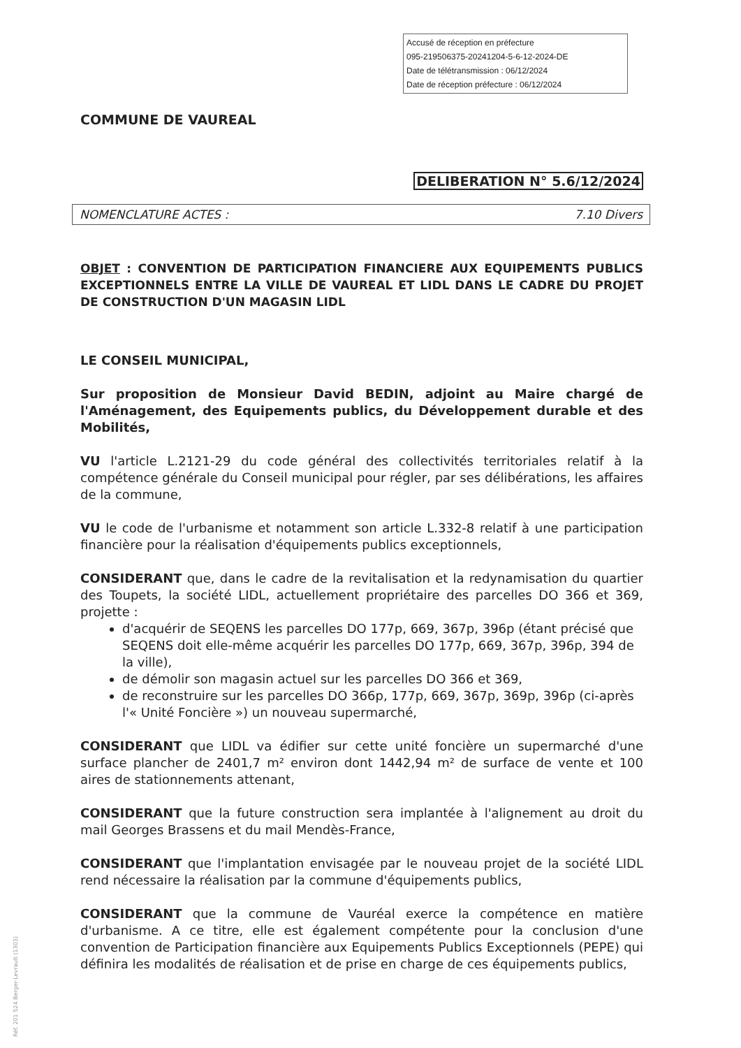Accusé de réception en préfecture
095-219506375-20241204-5-6-12-2024-DE
Date de télétransmission : 06/12/2024
Date de réception préfecture : 06/12/2024
COMMUNE DE VAUREAL
DELIBERATION N° 5.6/12/2024
NOMENCLATURE ACTES : 7.10 Divers
OBJET : CONVENTION DE PARTICIPATION FINANCIERE AUX EQUIPEMENTS PUBLICS EXCEPTIONNELS ENTRE LA VILLE DE VAUREAL ET LIDL DANS LE CADRE DU PROJET DE CONSTRUCTION D'UN MAGASIN LIDL
LE CONSEIL MUNICIPAL,
Sur proposition de Monsieur David BEDIN, adjoint au Maire chargé de l'Aménagement, des Equipements publics, du Développement durable et des Mobilités,
VU l'article L.2121-29 du code général des collectivités territoriales relatif à la compétence générale du Conseil municipal pour régler, par ses délibérations, les affaires de la commune,
VU le code de l'urbanisme et notamment son article L.332-8 relatif à une participation financière pour la réalisation d'équipements publics exceptionnels,
CONSIDERANT que, dans le cadre de la revitalisation et la redynamisation du quartier des Toupets, la société LIDL, actuellement propriétaire des parcelles DO 366 et 369, projette :
d'acquérir de SEQENS les parcelles DO 177p, 669, 367p, 396p (étant précisé que SEQENS doit elle-même acquérir les parcelles DO 177p, 669, 367p, 396p, 394 de la ville),
de démolir son magasin actuel sur les parcelles DO 366 et 369,
de reconstruire sur les parcelles DO 366p, 177p, 669, 367p, 369p, 396p (ci-après l'« Unité Foncière ») un nouveau supermarché,
CONSIDERANT que LIDL va édifier sur cette unité foncière un supermarché d'une surface plancher de 2401,7 m² environ dont 1442,94 m² de surface de vente et 100 aires de stationnements attenant,
CONSIDERANT que la future construction sera implantée à l'alignement au droit du mail Georges Brassens et du mail Mendès-France,
CONSIDERANT que l'implantation envisagée par le nouveau projet de la société LIDL rend nécessaire la réalisation par la commune d'équipements publics,
CONSIDERANT que la commune de Vauréal exerce la compétence en matière d'urbanisme. A ce titre, elle est également compétente pour la conclusion d'une convention de Participation financière aux Equipements Publics Exceptionnels (PEPE) qui définira les modalités de réalisation et de prise en charge de ces équipements publics,
Réf. 201 524 Berger-Levrault (1303)